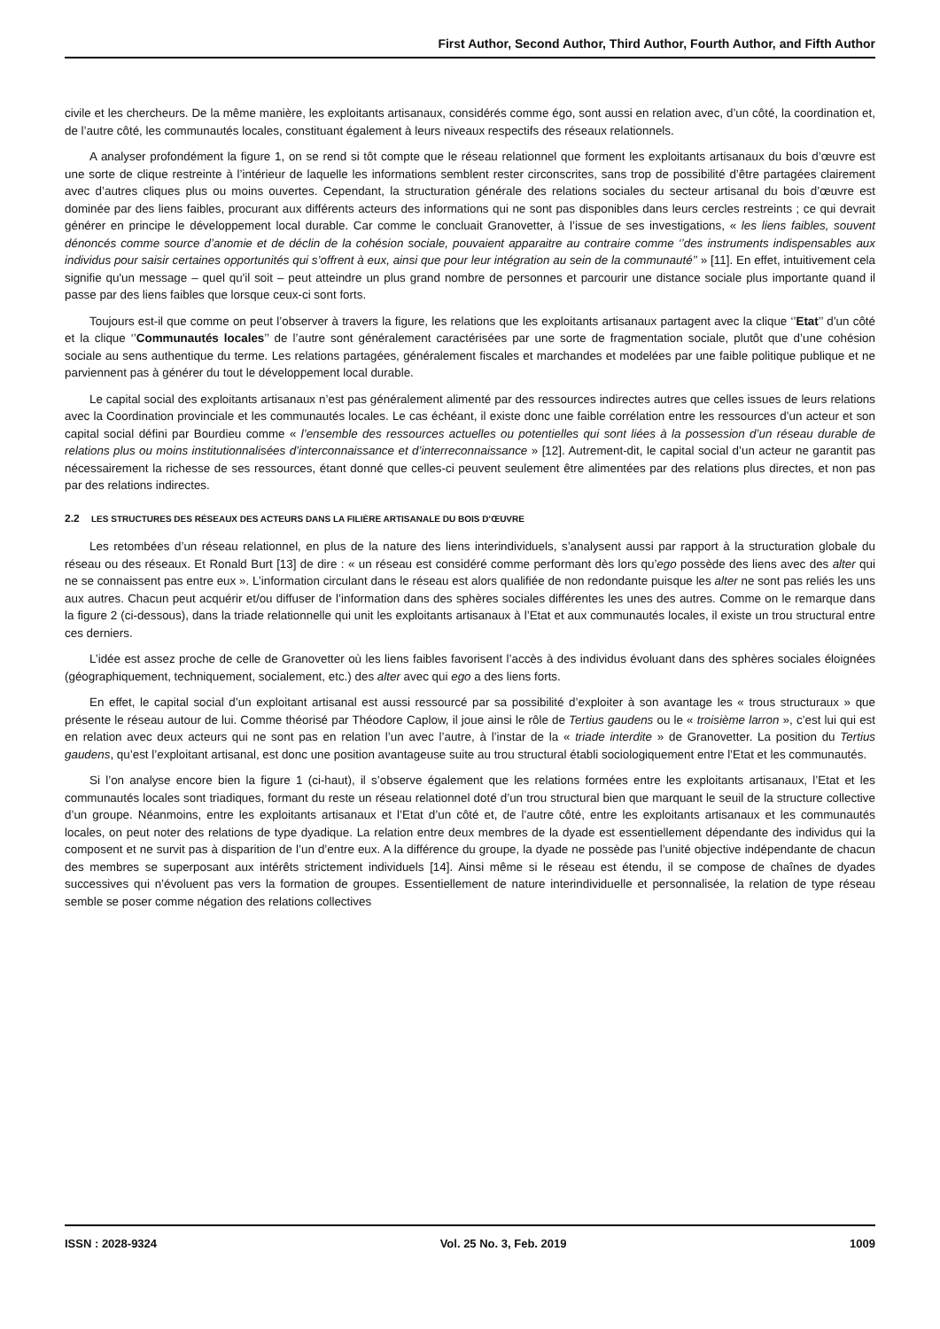First Author, Second Author, Third Author, Fourth Author, and Fifth Author
civile et les chercheurs. De la même manière, les exploitants artisanaux, considérés comme égo, sont aussi en relation avec, d’un côté, la coordination et, de l’autre côté, les communautés locales, constituant également à leurs niveaux respectifs des réseaux relationnels.
A analyser profondément la figure 1, on se rend si tôt compte que le réseau relationnel que forment les exploitants artisanaux du bois d’œuvre est une sorte de clique restreinte à l’intérieur de laquelle les informations semblent rester circonscrites, sans trop de possibilité d’être partagées clairement avec d’autres cliques plus ou moins ouvertes. Cependant, la structuration générale des relations sociales du secteur artisanal du bois d’œuvre est dominée par des liens faibles, procurant aux différents acteurs des informations qui ne sont pas disponibles dans leurs cercles restreints ; ce qui devrait générer en principe le développement local durable. Car comme le concluait Granovetter, à l’issue de ses investigations, « les liens faibles, souvent dénoncés comme source d’anomie et de déclin de la cohésion sociale, pouvaient apparaitre au contraire comme ‘’des instruments indispensables aux individus pour saisir certaines opportunités qui s’offrent à eux, ainsi que pour leur intégration au sein de la communauté’’ » [11]. En effet, intuitivement cela signifie qu'un message – quel qu'il soit – peut atteindre un plus grand nombre de personnes et parcourir une distance sociale plus importante quand il passe par des liens faibles que lorsque ceux-ci sont forts.
Toujours est-il que comme on peut l’observer à travers la figure, les relations que les exploitants artisanaux partagent avec la clique ‘’Etat’’ d’un côté et la clique ‘’Communautés locales’’ de l’autre sont généralement caractérisées par une sorte de fragmentation sociale, plutôt que d’une cohésion sociale au sens authentique du terme. Les relations partagées, généralement fiscales et marchandes et modelées par une faible politique publique et ne parviennent pas à générer du tout le développement local durable.
Le capital social des exploitants artisanaux n’est pas généralement alimenté par des ressources indirectes autres que celles issues de leurs relations avec la Coordination provinciale et les communautés locales. Le cas échéant, il existe donc une faible corrélation entre les ressources d’un acteur et son capital social défini par Bourdieu comme « l’ensemble des ressources actuelles ou potentielles qui sont liées à la possession d’un réseau durable de relations plus ou moins institutionnalisées d’interconnaissance et d’interreconnaissance » [12]. Autrement-dit, le capital social d’un acteur ne garantit pas nécessairement la richesse de ses ressources, étant donné que celles-ci peuvent seulement être alimentées par des relations plus directes, et non pas par des relations indirectes.
2.2 LES STRUCTURES DES RÉSEAUX DES ACTEURS DANS LA FILIÈRE ARTISANALE DU BOIS D’ŒUVRE
Les retombées d’un réseau relationnel, en plus de la nature des liens interindividuels, s’analysent aussi par rapport à la structuration globale du réseau ou des réseaux. Et Ronald Burt [13] de dire : « un réseau est considéré comme performant dès lors qu’ego possède des liens avec des alter qui ne se connaissent pas entre eux ». L’information circulant dans le réseau est alors qualifiée de non redondante puisque les alter ne sont pas reliés les uns aux autres. Chacun peut acquérir et/ou diffuser de l’information dans des sphères sociales différentes les unes des autres. Comme on le remarque dans la figure 2 (ci-dessous), dans la triade relationnelle qui unit les exploitants artisanaux à l’Etat et aux communautés locales, il existe un trou structural entre ces derniers.
L’idée est assez proche de celle de Granovetter où les liens faibles favorisent l’accès à des individus évoluant dans des sphères sociales éloignées (géographiquement, techniquement, socialement, etc.) des alter avec qui ego a des liens forts.
En effet, le capital social d’un exploitant artisanal est aussi ressourcé par sa possibilité d’exploiter à son avantage les « trous structuraux » que présente le réseau autour de lui. Comme théorisé par Théodore Caplow, il joue ainsi le rôle de Tertius gaudens ou le « troisième larron », c’est lui qui est en relation avec deux acteurs qui ne sont pas en relation l’un avec l’autre, à l’instar de la « triade interdite » de Granovetter. La position du Tertius gaudens, qu’est l’exploitant artisanal, est donc une position avantageuse suite au trou structural établi sociologiquement entre l’Etat et les communautés.
Si l’on analyse encore bien la figure 1 (ci-haut), il s’observe également que les relations formées entre les exploitants artisanaux, l’Etat et les communautés locales sont triadiques, formant du reste un réseau relationnel doté d’un trou structural bien que marquant le seuil de la structure collective d’un groupe. Néanmoins, entre les exploitants artisanaux et l’Etat d’un côté et, de l’autre côté, entre les exploitants artisanaux et les communautés locales, on peut noter des relations de type dyadique. La relation entre deux membres de la dyade est essentiellement dépendante des individus qui la composent et ne survit pas à disparition de l’un d’entre eux. A la différence du groupe, la dyade ne possède pas l’unité objective indépendante de chacun des membres se superposant aux intérêts strictement individuels [14]. Ainsi même si le réseau est étendu, il se compose de chaînes de dyades successives qui n’évoluent pas vers la formation de groupes. Essentiellement de nature interindividuelle et personnalisée, la relation de type réseau semble se poser comme négation des relations collectives
ISSN : 2028-9324 Vol. 25 No. 3, Feb. 2019 1009